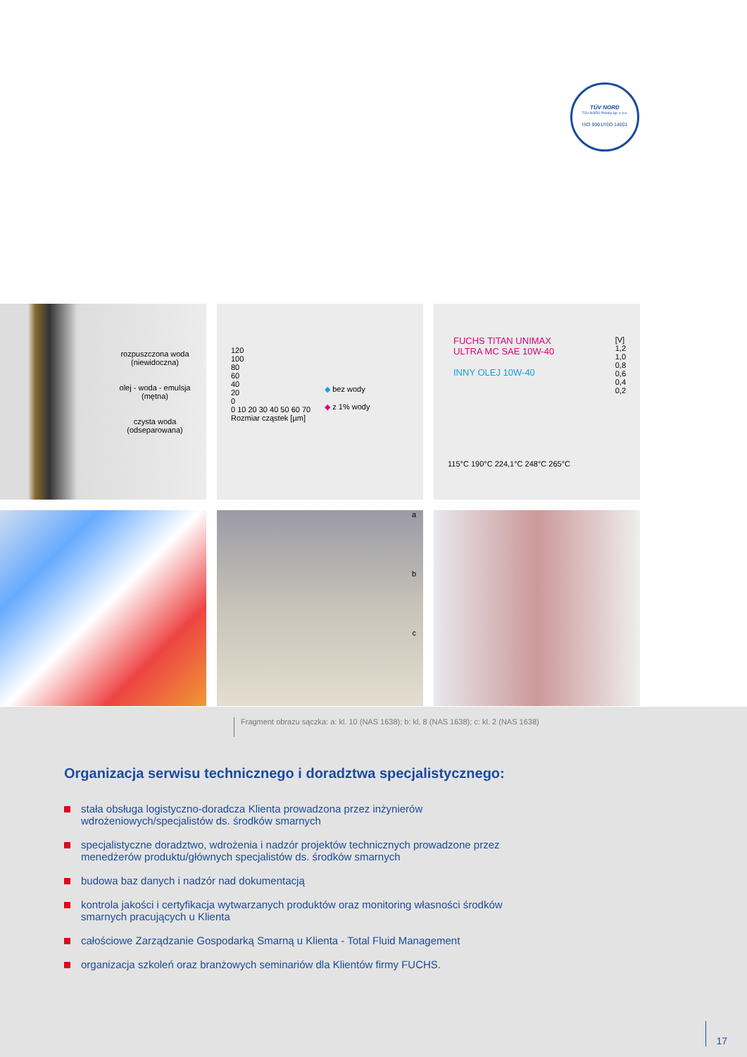TÜV NORD
TÜV NORD Polska Sp. z o.o.
ISO 9001/ISO 14001
rozpuszczona woda
(niewidoczna)
olej - woda - emulsja
(mętna)
czysta woda
(odseparowana)
120
100
80
60
40
20
0
0 10 20 30 40 50 60 70
Rozmiar cząstek [µm]
◆ bez wody
◆ z 1% wody
FUCHS TITAN UNIMAX
ULTRA MC SAE 10W-40
INNY OLEJ 10W-40
[V]
1,2
1,0
0,8
0,6
0,4
0,2
115°C 190°C 224,1°C 248°C 265°C
a
b
c
Fragment obrazu sączka: a: kl. 10 (NAS 1638); b: kl. 8 (NAS 1638); c: kl. 2 (NAS 1638)
Organizacja serwisu technicznego i doradztwa specjalistycznego:
stała obsługa logistyczno-doradcza Klienta prowadzona przez inżynierów wdrożeniowych/specjalistów ds. środków smarnych
specjalistyczne doradztwo, wdrożenia i nadzór projektów technicznych prowadzone przez menedżerów produktu/głównych specjalistów ds. środków smarnych
budowa baz danych i nadzór nad dokumentacją
kontrola jakości i certyfikacja wytwarzanych produktów oraz monitoring własności środków smarnych pracujących u Klienta
całościowe Zarządzanie Gospodarką Smarną u Klienta - Total Fluid Management
organizacja szkoleń oraz branżowych seminariów dla Klientów firmy FUCHS.
17